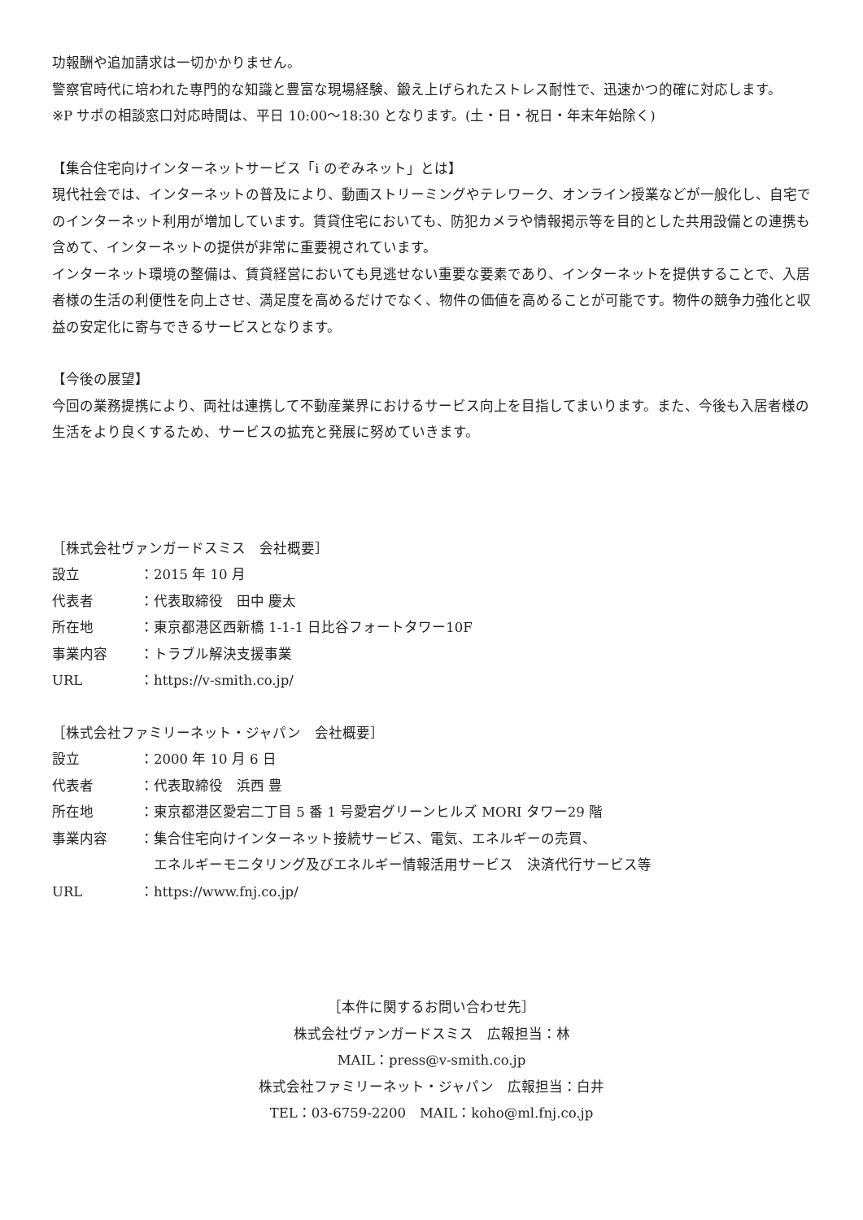功報酬や追加請求は一切かかりません。
警察官時代に培われた専門的な知識と豊富な現場経験、鍛え上げられたストレス耐性で、迅速かつ的確に対応します。
※P サポの相談窓口対応時間は、平日 10:00〜18:30 となります。(土・日・祝日・年末年始除く)
【集合住宅向けインターネットサービス「i のぞみネット」とは】
現代社会では、インターネットの普及により、動画ストリーミングやテレワーク、オンライン授業などが一般化し、自宅でのインターネット利用が増加しています。賃貸住宅においても、防犯カメラや情報掲示等を目的とした共用設備との連携も含めて、インターネットの提供が非常に重要視されています。
インターネット環境の整備は、賃貸経営においても見逃せない重要な要素であり、インターネットを提供することで、入居者様の生活の利便性を向上させ、満足度を高めるだけでなく、物件の価値を高めることが可能です。物件の競争力強化と収益の安定化に寄与できるサービスとなります。
【今後の展望】
今回の業務提携により、両社は連携して不動産業界におけるサービス向上を目指してまいります。また、今後も入居者様の生活をより良くするため、サービスの拡充と発展に努めていきます。
［株式会社ヴァンガードスミス　会社概要］
設立 ：2015 年 10 月
代表者 ：代表取締役　田中 慶太
所在地 ：東京都港区西新橋 1-1-1 日比谷フォートタワー10F
事業内容 ：トラブル解決支援事業
URL ：https://v-smith.co.jp/
［株式会社ファミリーネット・ジャパン　会社概要］
設立 ：2000 年 10 月 6 日
代表者 ：代表取締役　浜西 豊
所在地 ：東京都港区愛宕二丁目 5 番 1 号愛宕グリーンヒルズ MORI タワー29 階
事業内容 ：集合住宅向けインターネット接続サービス、電気、エネルギーの売買、
　エネルギーモニタリング及びエネルギー情報活用サービス　決済代行サービス等
URL ：https://www.fnj.co.jp/
［本件に関するお問い合わせ先］
株式会社ヴァンガードスミス　広報担当：林
MAIL：press@v-smith.co.jp
株式会社ファミリーネット・ジャパン　広報担当：白井
TEL：03-6759-2200　MAIL：koho@ml.fnj.co.jp